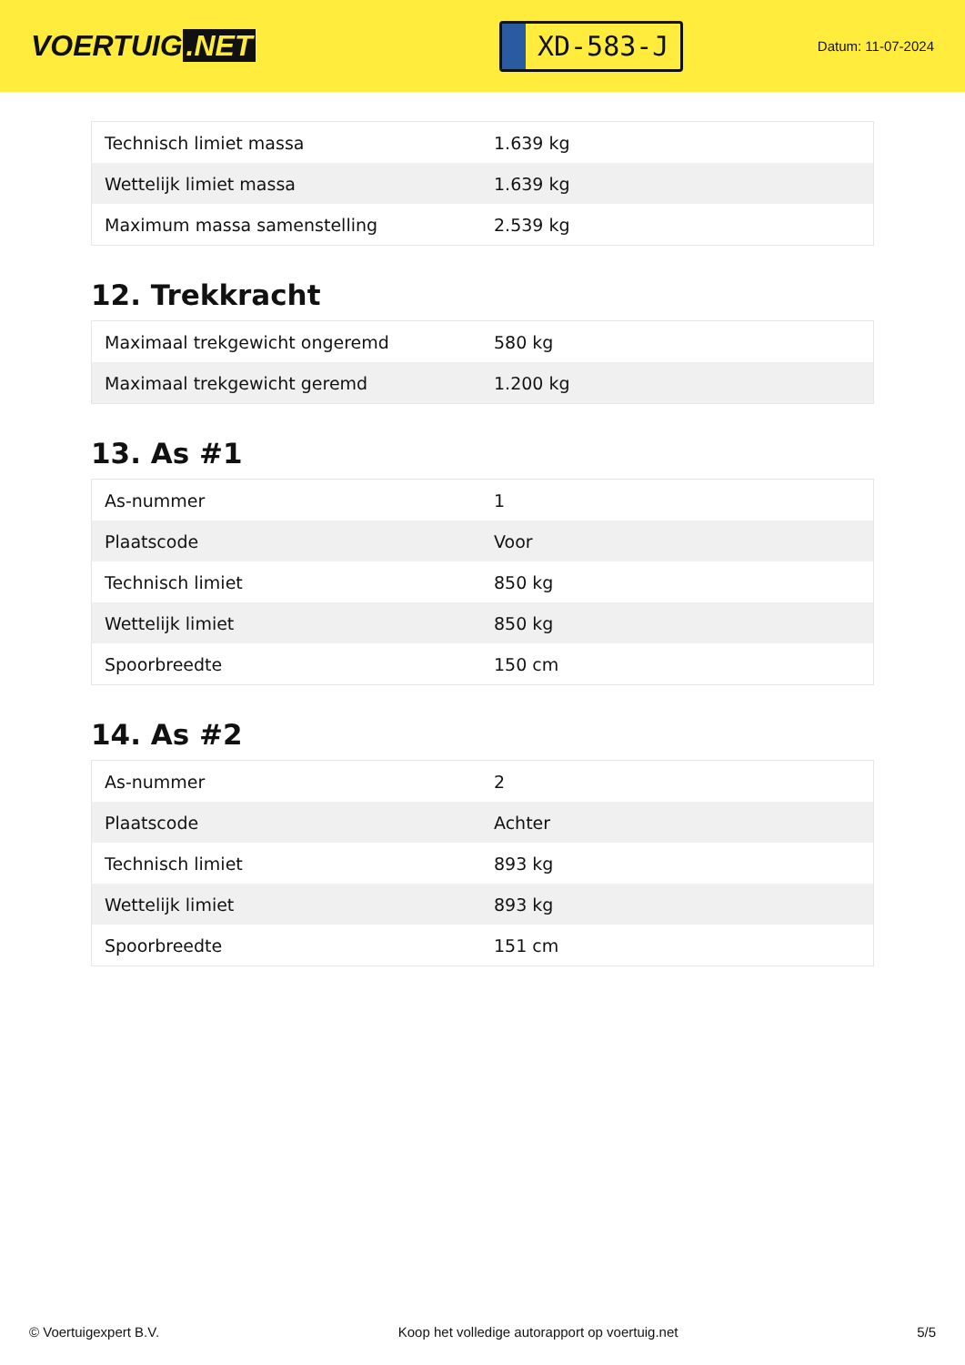VOERTUIG.NET
XD-583-J
Datum: 11-07-2024
| Technisch limiet massa | 1.639 kg |
| Wettelijk limiet massa | 1.639 kg |
| Maximum massa samenstelling | 2.539 kg |
12. Trekkracht
| Maximaal trekgewicht ongeremd | 580 kg |
| Maximaal trekgewicht geremd | 1.200 kg |
13. As #1
| As-nummer | 1 |
| Plaatscode | Voor |
| Technisch limiet | 850 kg |
| Wettelijk limiet | 850 kg |
| Spoorbreedte | 150 cm |
14. As #2
| As-nummer | 2 |
| Plaatscode | Achter |
| Technisch limiet | 893 kg |
| Wettelijk limiet | 893 kg |
| Spoorbreedte | 151 cm |
© Voertuigexpert B.V. Koop het volledige autorapport op voertuig.net 5/5